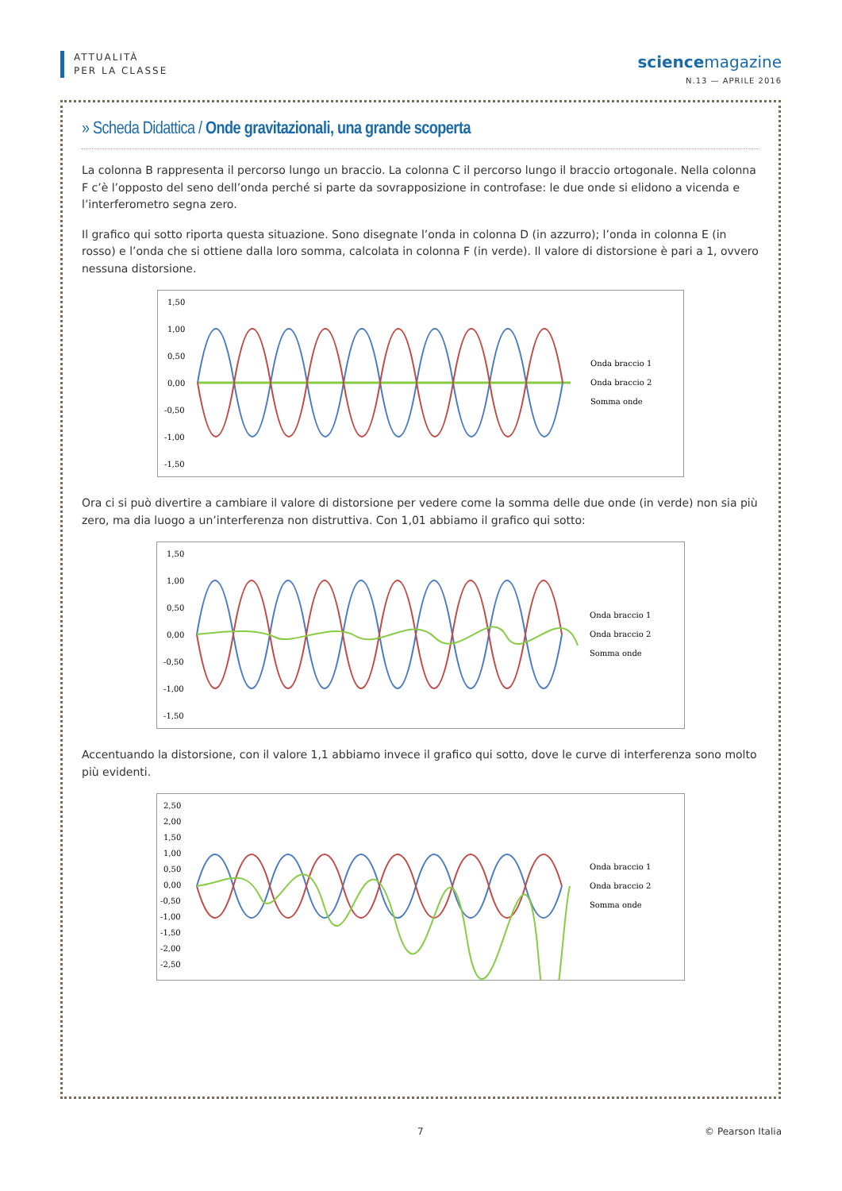ATTUALITÀ
PER LA CLASSE
science magazine
N.13 — APRILE 2016
» Scheda Didattica / Onde gravitazionali, una grande scoperta
La colonna B rappresenta il percorso lungo un braccio. La colonna C il percorso lungo il braccio ortogonale. Nella colonna F c’è l’opposto del seno dell’onda perché si parte da sovrapposizione in controfase: le due onde si elidono a vicenda e l’interferometro segna zero.
Il grafico qui sotto riporta questa situazione. Sono disegnate l’onda in colonna D (in azzurro); l’onda in colonna E (in rosso) e l’onda che si ottiene dalla loro somma, calcolata in colonna F (in verde). Il valore di distorsione è pari a 1, ovvero nessuna distorsione.
1,50
1,00
0,50
0,00
-0,50
-1,00
-1,50
Onda braccio 1
Onda braccio 2
Somma onde
Ora ci si può divertire a cambiare il valore di distorsione per vedere come la somma delle due onde (in verde) non sia più zero, ma dia luogo a un’interferenza non distruttiva. Con 1,01 abbiamo il grafico qui sotto:
1,50
1,00
0,50
0,00
-0,50
-1,00
-1,50
Onda braccio 1
Onda braccio 2
Somma onde
Accentuando la distorsione, con il valore 1,1 abbiamo invece il grafico qui sotto, dove le curve di interferenza sono molto più evidenti.
2,50
2,00
1,50
1,00
0,50
0,00
-0,50
-1,00
-1,50
-2,00
-2,50
Onda braccio 1
Onda braccio 2
Somma onde
7 © Pearson Italia